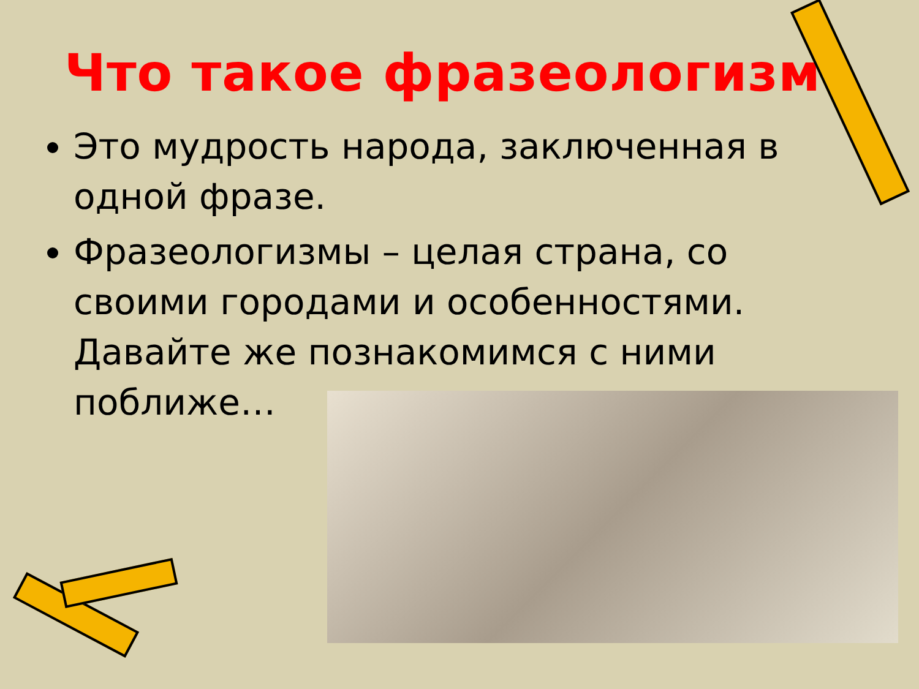Что такое фразеологизм?
Это мудрость народа, заключенная в одной фразе.
Фразеологизмы – целая страна, со своими городами и особенностями. Давайте же познакомимся с ними поближе…